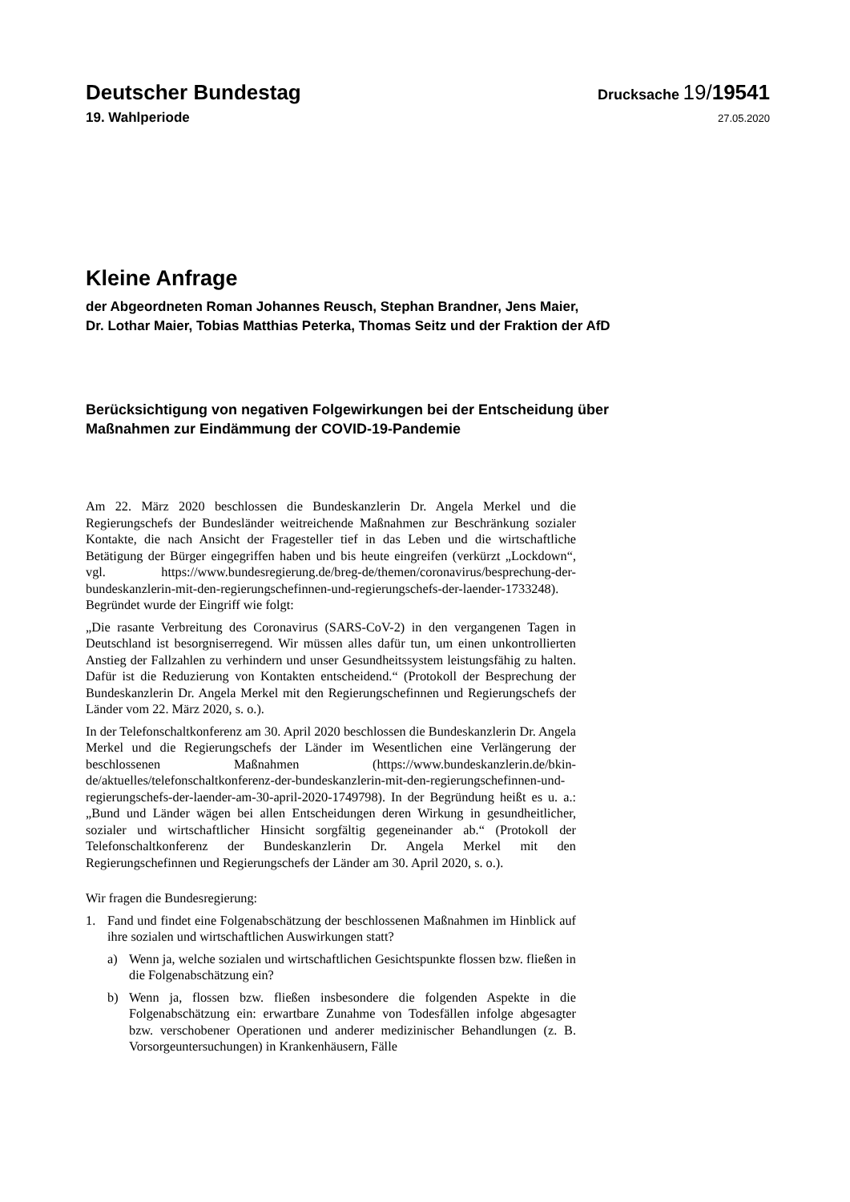Deutscher Bundestag
Drucksache 19/19541
19. Wahlperiode
27.05.2020
Kleine Anfrage
der Abgeordneten Roman Johannes Reusch, Stephan Brandner, Jens Maier,
Dr. Lothar Maier, Tobias Matthias Peterka, Thomas Seitz und der Fraktion der AfD
Berücksichtigung von negativen Folgewirkungen bei der Entscheidung über
Maßnahmen zur Eindämmung der COVID-19-Pandemie
Am 22. März 2020 beschlossen die Bundeskanzlerin Dr. Angela Merkel und die Regierungschefs der Bundesländer weitreichende Maßnahmen zur Beschränkung sozialer Kontakte, die nach Ansicht der Fragesteller tief in das Leben und die wirtschaftliche Betätigung der Bürger eingegriffen haben und bis heute eingreifen (verkürzt „Lockdown“, vgl. https://www.bundesregierung.de/breg-de/themen/coronavirus/besprechung-der-bundeskanzlerin-mit-den-regierungschefinnen-und-regierungschefs-der-laender-1733248). Begründet wurde der Eingriff wie folgt:
„Die rasante Verbreitung des Coronavirus (SARS-CoV-2) in den vergangenen Tagen in Deutschland ist besorgniserregend. Wir müssen alles dafür tun, um einen unkontrollierten Anstieg der Fallzahlen zu verhindern und unser Gesundheitssystem leistungsfähig zu halten. Dafür ist die Reduzierung von Kontakten entscheidend.“ (Protokoll der Besprechung der Bundeskanzlerin Dr. Angela Merkel mit den Regierungschefinnen und Regierungschefs der Länder vom 22. März 2020, s. o.).
In der Telefonschaltkonferenz am 30. April 2020 beschlossen die Bundeskanzlerin Dr. Angela Merkel und die Regierungschefs der Länder im Wesentlichen eine Verlängerung der beschlossenen Maßnahmen (https://www.bundeskanzlerin.de/bkin-de/aktuelles/telefonschaltkonferenz-der-bundeskanzlerin-mit-den-regierungschefinnen-und-regierungschefs-der-laender-am-30-april-2020-1749798). In der Begründung heißt es u. a.: „Bund und Länder wägen bei allen Entscheidungen deren Wirkung in gesundheitlicher, sozialer und wirtschaftlicher Hinsicht sorgfältig gegeneinander ab.“ (Protokoll der Telefonschaltkonferenz der Bundeskanzlerin Dr. Angela Merkel mit den Regierungschefinnen und Regierungschefs der Länder am 30. April 2020, s. o.).
Wir fragen die Bundesregierung:
1. Fand und findet eine Folgenabschätzung der beschlossenen Maßnahmen im Hinblick auf ihre sozialen und wirtschaftlichen Auswirkungen statt?
a) Wenn ja, welche sozialen und wirtschaftlichen Gesichtspunkte flossen bzw. fließen in die Folgenabschätzung ein?
b) Wenn ja, flossen bzw. fließen insbesondere die folgenden Aspekte in die Folgenabschätzung ein: erwartbare Zunahme von Todesfällen infolge abgesagter bzw. verschobener Operationen und anderer medizinischer Behandlungen (z. B. Vorsorgeuntersuchungen) in Krankenhäusern, Fälle